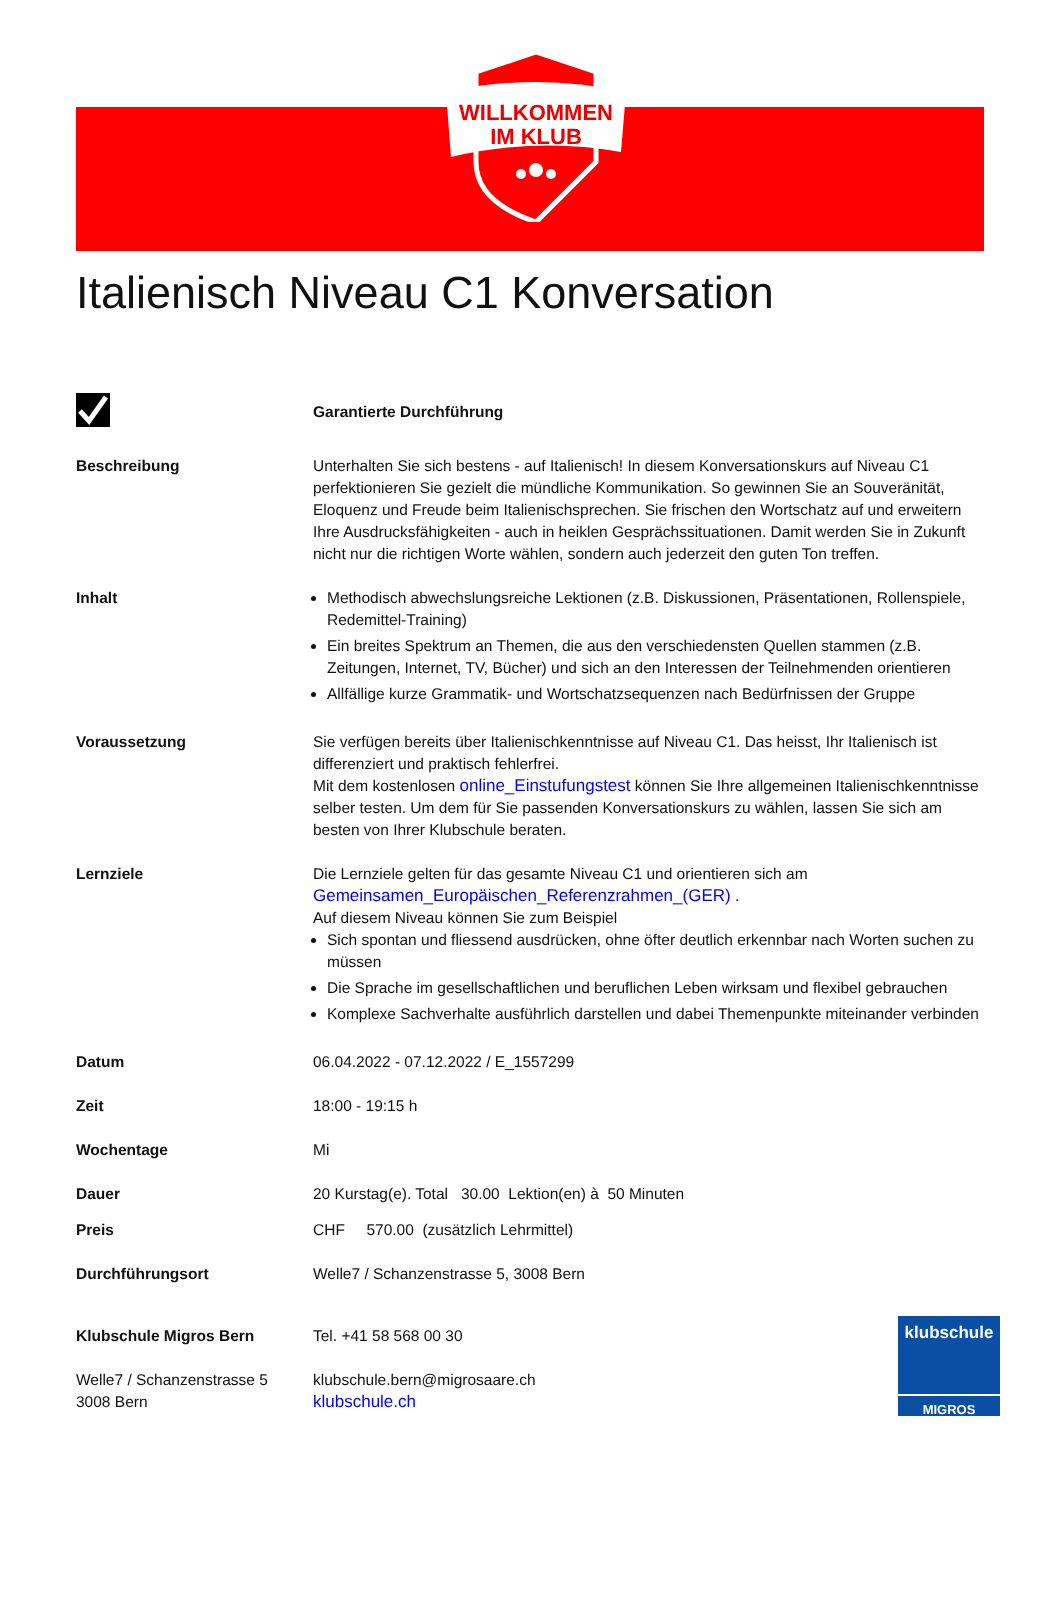WILLKOMMEN
IM KLUB
Italienisch Niveau C1 Konversation
Garantierte Durchführung
Beschreibung Unterhalten Sie sich bestens - auf Italienisch! In diesem Konversationskurs auf Niveau C1 perfektionieren Sie gezielt die mündliche Kommunikation. So gewinnen Sie an Souveränität, Eloquenz und Freude beim Italienischsprechen. Sie frischen den Wortschatz auf und erweitern Ihre Ausdrucksfähigkeiten - auch in heiklen Gesprächssituationen. Damit werden Sie in Zukunft nicht nur die richtigen Worte wählen, sondern auch jederzeit den guten Ton treffen.
Inhalt Methodisch abwechslungsreiche Lektionen (z.B. Diskussionen, Präsentationen, Rollenspiele, Redemittel-Training)
Ein breites Spektrum an Themen, die aus den verschiedensten Quellen stammen (z.B. Zeitungen, Internet, TV, Bücher) und sich an den Interessen der Teilnehmenden orientieren
Allfällige kurze Grammatik- und Wortschatzsequenzen nach Bedürfnissen der Gruppe
Voraussetzung Sie verfügen bereits über Italienischkenntnisse auf Niveau C1. Das heisst, Ihr Italienisch ist differenziert und praktisch fehlerfrei.
Mit dem kostenlosen online_Einstufungstest können Sie Ihre allgemeinen Italienischkenntnisse selber testen. Um dem für Sie passenden Konversationskurs zu wählen, lassen Sie sich am besten von Ihrer Klubschule beraten.
Lernziele Die Lernziele gelten für das gesamte Niveau C1 und orientieren sich am Gemeinsamen_Europäischen_Referenzrahmen_(GER) .
Auf diesem Niveau können Sie zum Beispiel
Sich spontan und fliessend ausdrücken, ohne öfter deutlich erkennbar nach Worten suchen zu müssen
Die Sprache im gesellschaftlichen und beruflichen Leben wirksam und flexibel gebrauchen
Komplexe Sachverhalte ausführlich darstellen und dabei Themenpunkte miteinander verbinden
Datum 06.04.2022 - 07.12.2022 / E_1557299
Zeit 18:00 - 19:15 h
Wochentage Mi
Dauer 20 Kurstag(e). Total 30.00 Lektion(en) à 50 Minuten
Preis CHF 570.00 (zusätzlich Lehrmittel)
Durchführungsort Welle7 / Schanzenstrasse 5, 3008 Bern
Klubschule Migros Bern
Welle7 / Schanzenstrasse 5
3008 Bern
Tel. +41 58 568 00 30
klubschule.bern@migrosaare.ch
klubschule.ch
klubschule
MIGROS